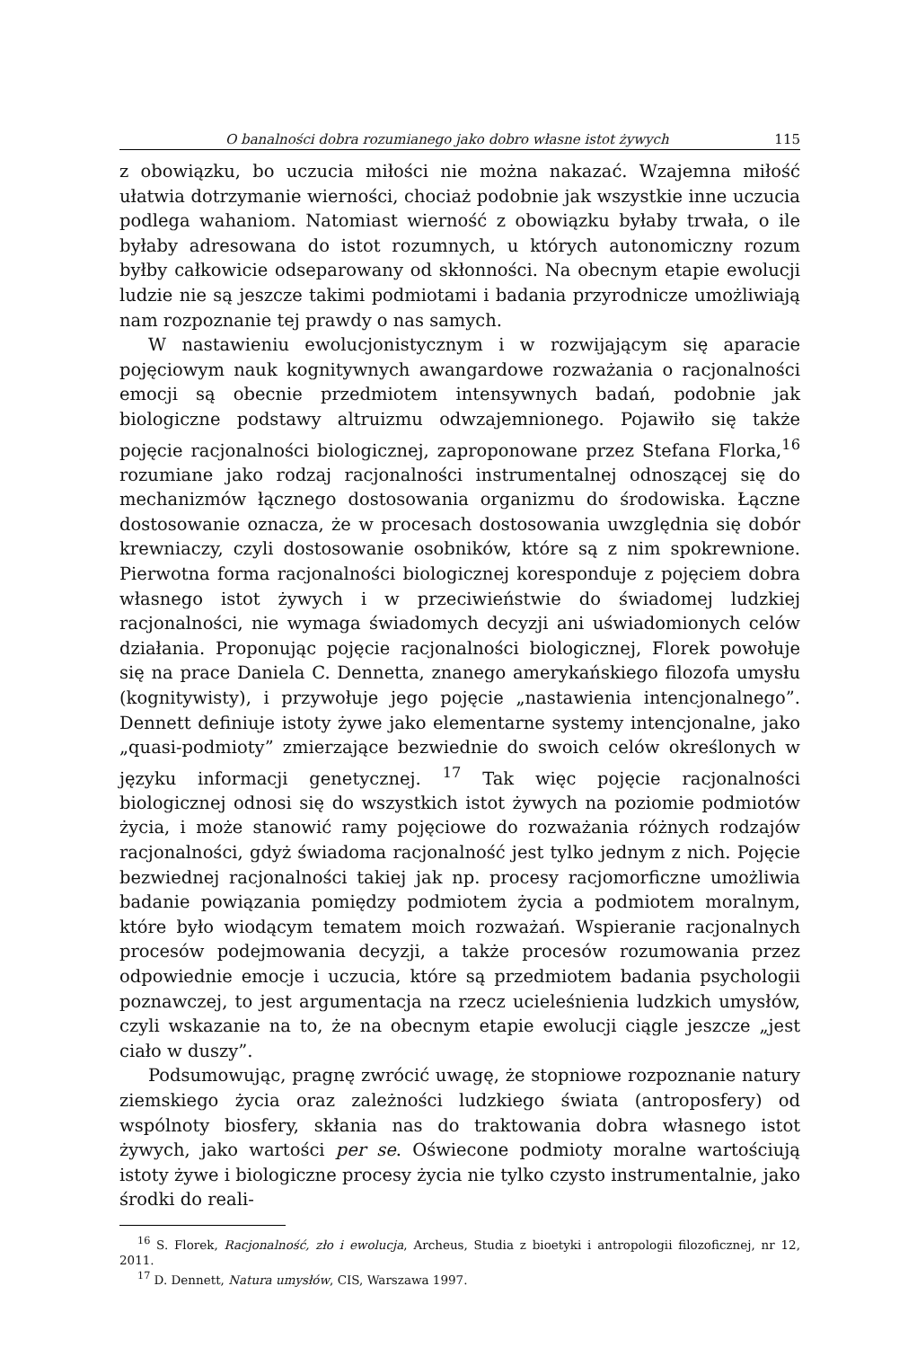O banalności dobra rozumianego jako dobro własne istot żywych 115
z obowiązku, bo uczucia miłości nie można nakazać. Wzajemna miłość ułatwia dotrzymanie wierności, chociaż podobnie jak wszystkie inne uczucia podlega wahaniom. Natomiast wierność z obowiązku byłaby trwała, o ile byłaby adresowana do istot rozumnych, u których autonomiczny rozum byłby całkowicie odseparowany od skłonności. Na obecnym etapie ewolucji ludzie nie są jeszcze takimi podmiotami i badania przyrodnicze umożliwiają nam rozpoznanie tej prawdy o nas samych.
W nastawieniu ewolucjonistycznym i w rozwijającym się aparacie pojęciowym nauk kognitywnych awangardowe rozważania o racjonalności emocji są obecnie przedmiotem intensywnych badań, podobnie jak biologiczne podstawy altruizmu odwzajemnionego. Pojawiło się także pojęcie racjonalności biologicznej, zaproponowane przez Stefana Florka,<sup>16</sup> rozumiane jako rodzaj racjonalności instrumentalnej odnoszącej się do mechanizmów łącznego dostosowania organizmu do środowiska. Łączne dostosowanie oznacza, że w procesach dostosowania uwzględnia się dobór krewniaczy, czyli dostosowanie osobników, które są z nim spokrewnione. Pierwotna forma racjonalności biologicznej koresponduje z pojęciem dobra własnego istot żywych i w przeciwieństwie do świadomej ludzkiej racjonalności, nie wymaga świadomych decyzji ani uświadomionych celów działania. Proponując pojęcie racjonalności biologicznej, Florek powołuje się na prace Daniela C. Dennetta, znanego amerykańskiego filozofa umysłu (kognitywisty), i przywołuje jego pojęcie „nastawienia intencjonalnego”. Dennett definiuje istoty żywe jako elementarne systemy intencjonalne, jako „quasi-podmioty” zmierzające bezwiednie do swoich celów określonych w języku informacji genetycznej. <sup>17</sup> Tak więc pojęcie racjonalności biologicznej odnosi się do wszystkich istot żywych na poziomie podmiotów życia, i może stanowić ramy pojęciowe do rozważania różnych rodzajów racjonalności, gdyż świadoma racjonalność jest tylko jednym z nich. Pojęcie bezwiednej racjonalności takiej jak np. procesy racjomorficzne umożliwia badanie powiązania pomiędzy podmiotem życia a podmiotem moralnym, które było wiodącym tematem moich rozważań. Wspieranie racjonalnych procesów podejmowania decyzji, a także procesów rozumowania przez odpowiednie emocje i uczucia, które są przedmiotem badania psychologii poznawczej, to jest argumentacja na rzecz ucieleśnienia ludzkich umysłów, czyli wskazanie na to, że na obecnym etapie ewolucji ciągle jeszcze „jest ciało w duszy”.
Podsumowując, pragnę zwrócić uwagę, że stopniowe rozpoznanie natury ziemskiego życia oraz zależności ludzkiego świata (antroposfery) od wspólnoty biosfery, skłania nas do traktowania dobra własnego istot żywych, jako wartości per se. Oświecone podmioty moralne wartościują istoty żywe i biologiczne procesy życia nie tylko czysto instrumentalnie, jako środki do reali-
<sup>16</sup> S. Florek, Racjonalność, zło i ewolucja, Archeus, Studia z bioetyki i antropologii filozoficznej, nr 12, 2011.
<sup>17</sup> D. Dennett, Natura umysłów, CIS, Warszawa 1997.